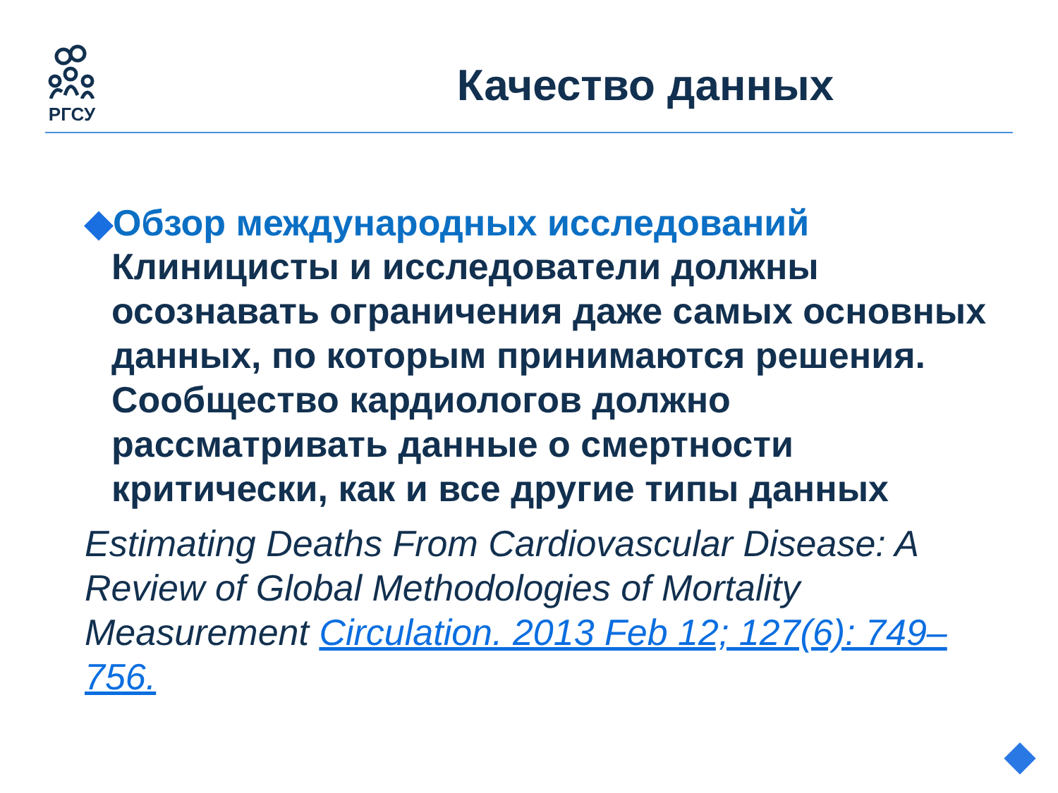РГСУ
Качество данных
◆Обзор международных исследований
Клиницисты и исследователи должны осознавать ограничения даже самых основных данных, по которым принимаются решения. Сообщество кардиологов должно рассматривать данные о смертности критически, как и все другие типы данных
Estimating Deaths From Cardiovascular Disease: A Review of Global Methodologies of Mortality Measurement Circulation. 2013 Feb 12; 127(6): 749–756.